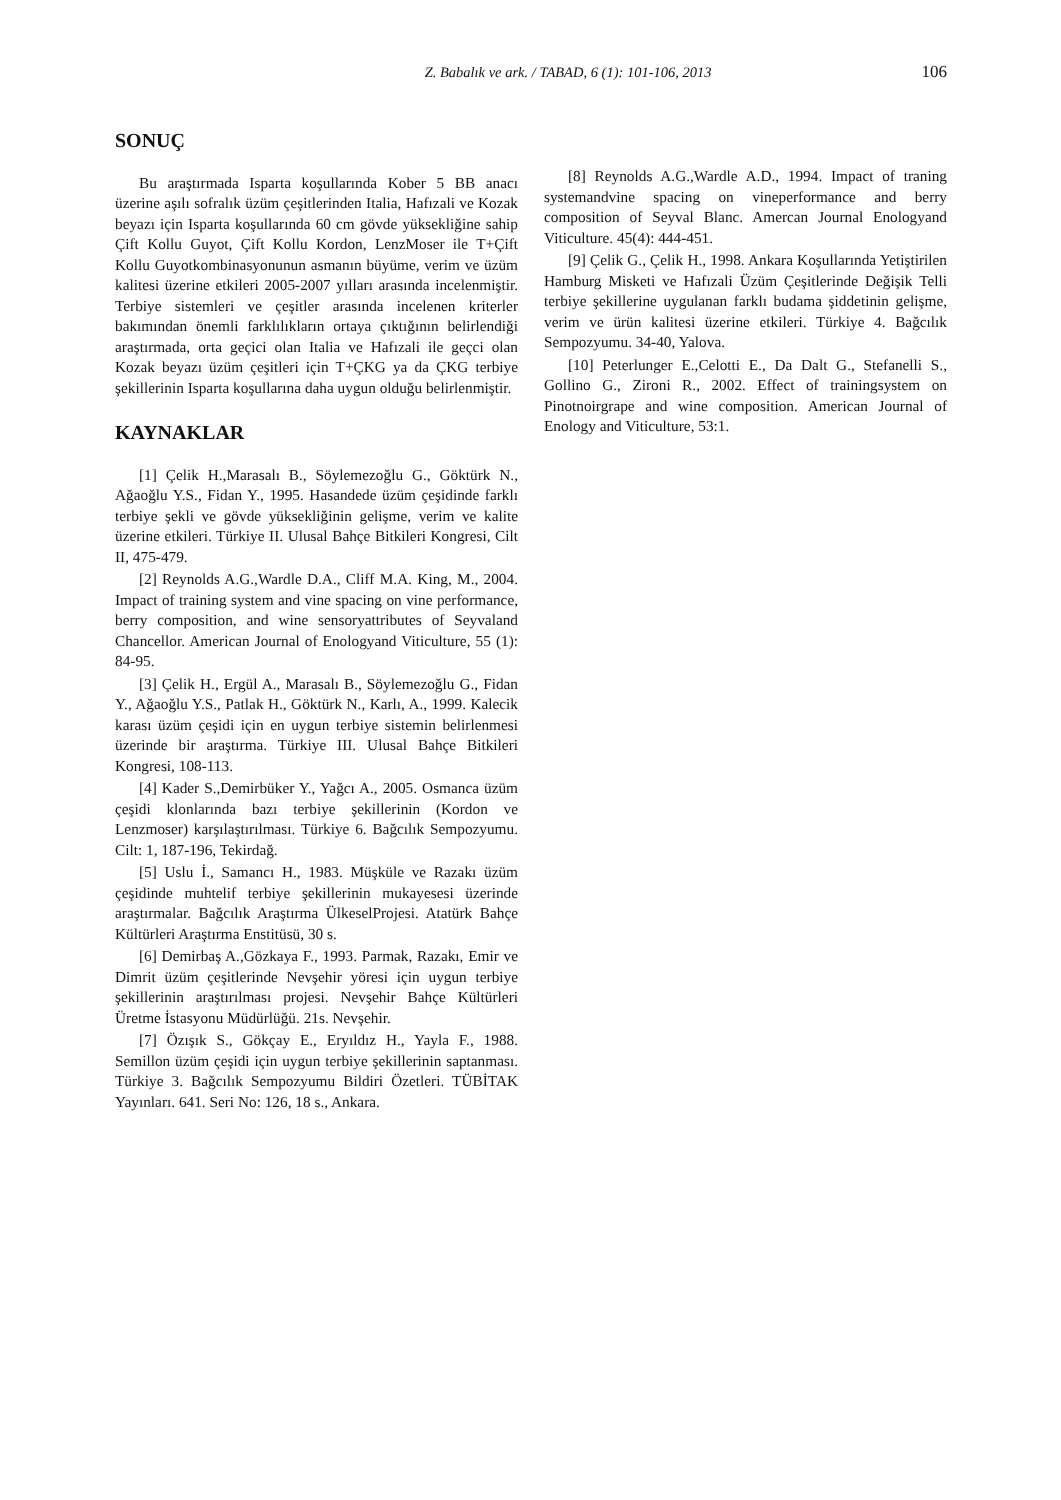Z. Babalık ve ark. / TABAD, 6 (1): 101-106, 2013 106
SONUÇ
Bu araştırmada Isparta koşullarında Kober 5 BB anacı üzerine aşılı sofralık üzüm çeşitlerinden Italia, Hafızali ve Kozak beyazı için Isparta koşullarında 60 cm gövde yüksekliğine sahip Çift Kollu Guyot, Çift Kollu Kordon, LenzMoser ile T+Çift Kollu Guyotkombinasyonunun asmanın büyüme, verim ve üzüm kalitesi üzerine etkileri 2005-2007 yılları arasında incelenmiştir. Terbiye sistemleri ve çeşitler arasında incelenen kriterler bakımından önemli farklılıkların ortaya çıktığının belirlendiği araştırmada, orta geçici olan Italia ve Hafızali ile geçci olan Kozak beyazı üzüm çeşitleri için T+ÇKG ya da ÇKG terbiye şekillerinin Isparta koşullarına daha uygun olduğu belirlenmiştir.
KAYNAKLAR
[1] Çelik H.,Marasalı B., Söylemezoğlu G., Göktürk N., Ağaoğlu Y.S., Fidan Y., 1995. Hasandede üzüm çeşidinde farklı terbiye şekli ve gövde yüksekliğinin gelişme, verim ve kalite üzerine etkileri. Türkiye II. Ulusal Bahçe Bitkileri Kongresi, Cilt II, 475-479.
[2] Reynolds A.G.,Wardle D.A., Cliff M.A. King, M., 2004. Impact of training system and vine spacing on vine performance, berry composition, and wine sensoryattributes of Seyvaland Chancellor. American Journal of Enologyand Viticulture, 55 (1): 84-95.
[3] Çelik H., Ergül A., Marasalı B., Söylemezoğlu G., Fidan Y., Ağaoğlu Y.S., Patlak H., Göktürk N., Karlı, A., 1999. Kalecik karası üzüm çeşidi için en uygun terbiye sistemin belirlenmesi üzerinde bir araştırma. Türkiye III. Ulusal Bahçe Bitkileri Kongresi, 108-113.
[4] Kader S.,Demirbüker Y., Yağcı A., 2005. Osmanca üzüm çeşidi klonlarında bazı terbiye şekillerinin (Kordon ve Lenzmoser) karşılaştırılması. Türkiye 6. Bağcılık Sempozyumu. Cilt: 1, 187-196, Tekirdağ.
[5] Uslu İ., Samancı H., 1983. Müşküle ve Razakı üzüm çeşidinde muhtelif terbiye şekillerinin mukayesesi üzerinde araştırmalar. Bağcılık Araştırma ÜlkeselProjesi. Atatürk Bahçe Kültürleri Araştırma Enstitüsü, 30 s.
[6] Demirbaş A.,Gözkaya F., 1993. Parmak, Razakı, Emir ve Dimrit üzüm çeşitlerinde Nevşehir yöresi için uygun terbiye şekillerinin araştırılması projesi. Nevşehir Bahçe Kültürleri Üretme İstasyonu Müdürlüğü. 21s. Nevşehir.
[7] Özışık S., Gökçay E., Eryıldız H., Yayla F., 1988. Semillon üzüm çeşidi için uygun terbiye şekillerinin saptanması. Türkiye 3. Bağcılık Sempozyumu Bildiri Özetleri. TÜBİTAK Yayınları. 641. Seri No: 126, 18 s., Ankara.
[8] Reynolds A.G.,Wardle A.D., 1994. Impact of traning systemandvine spacing on vineperformance and berry composition of Seyval Blanc. Amercan Journal Enologyand Viticulture. 45(4): 444-451.
[9] Çelik G., Çelik H., 1998. Ankara Koşullarında Yetiştirilen Hamburg Misketi ve Hafızali Üzüm Çeşitlerinde Değişik Telli terbiye şekillerine uygulanan farklı budama şiddetinin gelişme, verim ve ürün kalitesi üzerine etkileri. Türkiye 4. Bağcılık Sempozyumu. 34-40, Yalova.
[10] Peterlunger E.,Celotti E., Da Dalt G., Stefanelli S., Gollino G., Zironi R., 2002. Effect of trainingsystem on Pinotnoirgrape and wine composition. American Journal of Enology and Viticulture, 53:1.